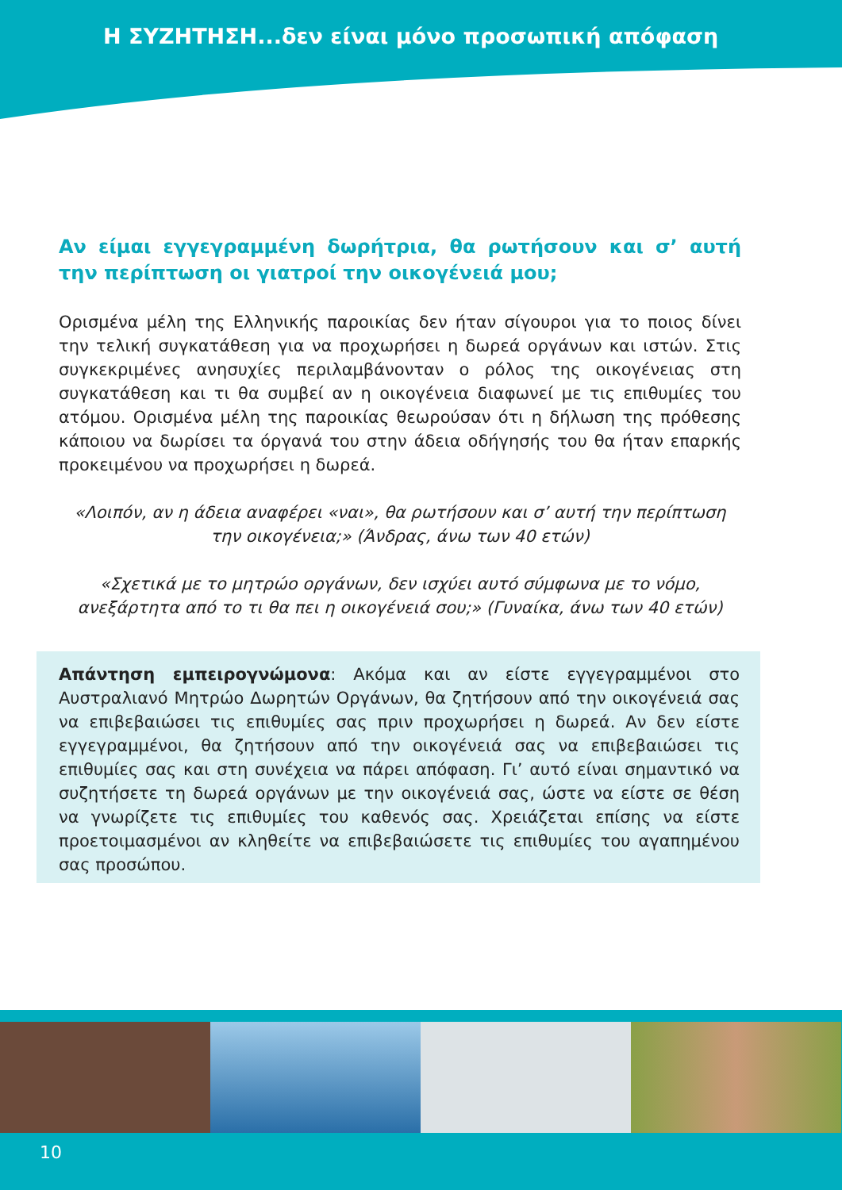Η ΣΥΖΗΤΗΣΗ...δεν είναι μόνο προσωπική απόφαση
Αν είμαι εγγεγραμμένη δωρήτρια, θα ρωτήσουν και σ’ αυτή την περίπτωση οι γιατροί την οικογένειά μου;
Ορισμένα μέλη της Ελληνικής παροικίας δεν ήταν σίγουροι για το ποιος δίνει την τελική συγκατάθεση για να προχωρήσει η δωρεά οργάνων και ιστών. Στις συγκεκριμένες ανησυχίες περιλαμβάνονταν ο ρόλος της οικογένειας στη συγκατάθεση και τι θα συμβεί αν η οικογένεια διαφωνεί με τις επιθυμίες του ατόμου. Ορισμένα μέλη της παροικίας θεωρούσαν ότι η δήλωση της πρόθεσης κάποιου να δωρίσει τα όργανά του στην άδεια οδήγησής του θα ήταν επαρκής προκειμένου να προχωρήσει η δωρεά.
«Λοιπόν, αν η άδεια αναφέρει «ναι», θα ρωτήσουν και σ’ αυτή την περίπτωση την οικογένεια;» (Άνδρας, άνω των 40 ετών)
«Σχετικά με το μητρώο οργάνων, δεν ισχύει αυτό σύμφωνα με το νόμο, ανεξάρτητα από το τι θα πει η οικογένειά σου;» (Γυναίκα, άνω των 40 ετών)
Απάντηση εμπειρογνώμονα: Ακόμα και αν είστε εγγεγραμμένοι στο Αυστραλιανό Μητρώο Δωρητών Οργάνων, θα ζητήσουν από την οικογένειά σας να επιβεβαιώσει τις επιθυμίες σας πριν προχωρήσει η δωρεά. Αν δεν είστε εγγεγραμμένοι, θα ζητήσουν από την οικογένειά σας να επιβεβαιώσει τις επιθυμίες σας και στη συνέχεια να πάρει απόφαση. Γι’ αυτό είναι σημαντικό να συζητήσετε τη δωρεά οργάνων με την οικογένειά σας, ώστε να είστε σε θέση να γνωρίζετε τις επιθυμίες του καθενός σας. Χρειάζεται επίσης να είστε προετοιμασμένοι αν κληθείτε να επιβεβαιώσετε τις επιθυμίες του αγαπημένου σας προσώπου.
10